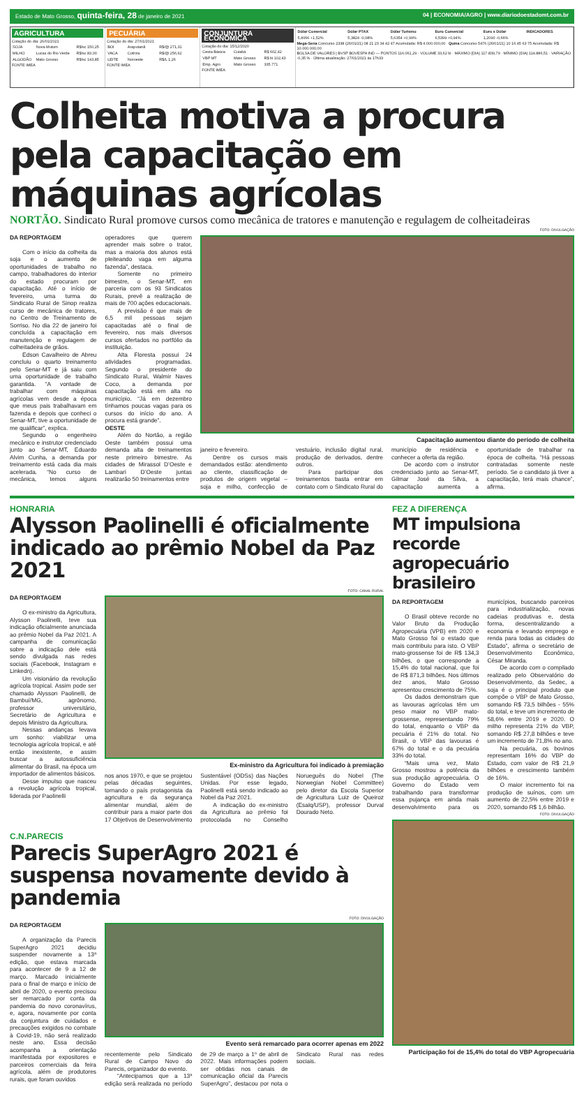Estado de Mato Grosso, quinta-feira, 28 de janeiro de 2021 04 | ECONOMIA/AGRO | www.diariodoestadomt.com.br
AGRICULTURA
Cotação do dia: 26/01/2021
| SOJA | Nova Mutum | R$/sc 150,25 |
| MILHO | Lucas do Rio Verde | R$/sc 83,00 |
| ALGODÃO | Mato Grosso | R$/sc 143,85 |
FONTE IMEA
PECUÁRIA
Cotação do dia: 27/01/2021
| BOI | Araputanã | R$/@ 271,31 |
| VACA | Cotriza | R$/@ 256,62 |
| LEITE | Noroeste | R$/L 1,26 |
FONTE IMEA
CONJUNTURA ECONÔMICA
Cotação do dia: 15/12/2020
| Cesta Básica | Cuiabá | R$ 602,42 |
| VBP MT | Mato Grosso | R$ bi 102,43 |
| Emp. Agro | Mato Grosso | 335.771 |
FONTE IMEA
| Dólar Comercial | Dólar PTAX | Dólar Turismo | Euro Comercial | Euro x Dólar | INDICADORES |
| --- | --- | --- | --- | --- | --- |
| 5,4066 +1,52% | 5,3824 -0,08% | 5,6354 +0,99% | 6,5399 +0,94% | 1,2090 -0,66% | |
Mega-Sena Concurso 2338 (26/01/21) 08 21 23 34 42 47 Acumulada: R$ 4.000.000,00 Quina Concurso 5476 (26/01/21) 10 16 45 63 75 Acumulada: R$ 10.000.000,00
BOLSA DE VALORES | BVSP BOVESPA IND — PONTOS 116.061,29 · VOLUME 33,62 bi · MÁXIMO (DIA) 117.839,79 · MÍNIMO (DIA) 114.886,51 · VARIAÇÃO -0,35 % · Última atualização: 27/01/2021 às 17h33
Colheita motiva a procura pela capacitação em máquinas agrícolas
NORTÃO. Sindicato Rural promove cursos como mecânica de tratores e manutenção e regulagem de colheitadeiras
FOTO: DIVULGAÇÃO
DA REPORTAGEM
Com o início da colheita da soja e o aumento de oportunidades de trabalho no campo, trabalhadores do interior do estado procuram por capacitação. Até o início de fevereiro, uma turma do Sindicato Rural de Sinop realiza curso de mecânica de tratores, no Centro de Treinamento de Sorriso. No dia 22 de janeiro foi concluída a capacitação em manutenção e regulagem de colheitadeira de grãos.
Edson Cavalheiro de Abreu concluiu o quarto treinamento pelo Senar-MT e já saiu com uma oportunidade de trabalho garantida. “A vontade de trabalhar com máquinas agrícolas vem desde a época que meus pais trabalhavam em fazenda e depois que conheci o Senar-MT, tive a oportunidade de me qualificar”, explica.
Segundo o engenheiro mecânico e instrutor credenciado junto ao Senar-MT, Eduardo Alvim Cunha, a demanda por treinamento está cada dia mais acelerada. “No curso de mecânica, temos alguns operadores que querem aprender mais sobre o trator, mas a maioria dos alunos está pleiteando vaga em alguma fazenda”, destaca.
Somente no primeiro bimestre, o Senar-MT, em parceria com os 93 Sindicatos Rurais, prevê a realização de mais de 700 ações educacionais.
A previsão é que mais de 6,5 mil pessoas sejam capacitadas até o final de fevereiro, nos mais diversos cursos ofertados no portfólio da instituição.
Alta Floresta possui 24 atividades programadas. Segundo o presidente do Sindicato Rural, Walmir Naves Coco, a demanda por capacitação está em alta no município. “Já em dezembro tínhamos poucas vagas para os cursos do início do ano. A procura está grande”.
OESTE
Além do Nortão, a região Oeste também possui uma demanda alta de treinamentos neste primeiro bimestre. As cidades de Mirassol D’Oeste e Lambari D’Oeste juntas realizarão 50 treinamentos entre
Capacitação aumentou diante do período de colheita
janeiro e fevereiro.
Dentre os cursos mais demandados estão: atendimento ao cliente, classificação de produtos de origem vegetal – soja e milho, confecção de vestuário, inclusão digital rural, produção de derivados, dentre outros.
Para participar dos treinamentos basta entrar em contato com o Sindicato Rural do município de residência e conhecer a oferta da região.
De acordo com o instrutor credenciado junto ao Senar-MT, Gilmar José da Silva, a capacitação aumenta a oportunidade de trabalhar na época de colheita. “Há pessoas contratadas somente neste período. Se o candidato já tiver a capacitação, terá mais chance”, afirma.
HONRARIA
Alysson Paolinelli é oficialmente indicado ao prêmio Nobel da Paz 2021
FOTO: CANAL RURAL
DA REPORTAGEM
O ex-ministro da Agricultura, Alysson Paolinelli, teve sua indicação oficialmente anunciada ao prêmio Nobel da Paz 2021. A campanha de comunicação sobre a indicação dele está sendo divulgada nas redes sociais (Facebook, Instagram e Linkedn).
Um visionário da revolução agrícola tropical. Assim pode ser chamado Alysson Paolinelli, de Bambuí/MG, agrônomo, professor universitário, Secretário de Agricultura e depois Ministro da Agricultura.
Nessas andanças levava um sonho: viabilizar uma tecnologia agrícola tropical, e até então inexistente, e assim buscar a autossuficiência alimentar do Brasil, na época um importador de alimentos básicos.
Desse impulso que nasceu a revolução agrícola tropical, liderada por Paolinelli
Ex-ministro da Agricultura foi indicado à premiação
nos anos 1970, e que se projetou pelas décadas seguintes, tornando o país protagonista da agricultura e da segurança alimentar mundial, além de contribuir para a maior parte dos 17 Objetivos de Desenvolvimento Sustentável (ODSs) das Nações Unidas. Por esse legado, Paolinelli está sendo indicado ao Nobel da Paz 2021.
A indicação do ex-ministro da Agricultura ao prêmio foi protocolada no Conselho Norueguês do Nobel (The Norwegian Nobel Committee) pelo diretor da Escola Superior de Agricultura Luiz de Queiroz (Esalq/USP), professor Durval Dourado Neto.
C.N.PARECIS
Parecis SuperAgro 2021 é suspensa novamente devido à pandemia
FOTO: DIVULGAÇÃO
DA REPORTAGEM
A organização da Parecis SuperAgro 2021 decidiu suspender novamente a 13ª edição, que estava marcada para acontecer de 9 a 12 de março. Marcado inicialmente para o final de março e início de abril de 2020, o evento precisou ser remarcado por conta da pandemia do novo coronavírus, e, agora, novamente por conta da conjuntura de cuidados e precauções exigidos no combate à Covid-19, não será realizado neste ano. Essa decisão acompanha a orientação manifestada por expositores e parceiros comerciais da feira agrícola, além de produtores rurais, que foram ouvidos
Evento será remarcado para ocorrer apenas em 2022
recentemente pelo Sindicato Rural de Campo Novo do Parecis, organizador do evento.
“Antecipamos que a 13ª edição será realizada no período de 29 de março a 1º de abril de 2022. Mais informações podem ser obtidas nos canais de comunicação oficial da Parecis SuperAgro”, destacou por nota o Sindicato Rural nas redes sociais.
FEZ A DIFERENÇA
MT impulsiona recorde agropecuário brasileiro
DA REPORTAGEM
O Brasil obteve recorde no Valor Bruto da Produção Agropecuária (VPB) em 2020 e Mato Grosso foi o estado que mais contribuiu para isto. O VBP mato-grossense foi de R$ 134,3 bilhões, o que corresponde a 15,4% do total nacional, que foi de R$ 871,3 bilhões. Nos últimos dez anos, Mato Grosso apresentou crescimento de 75%.
Os dados demonstram que as lavouras agrícolas têm um peso maior no VBP mato-grossense, representando 79% do total, enquanto o VBP da pecuária é 21% do total. No Brasil, o VBP das lavouras é 67% do total e o da pecuária 33% do total.
“Mais uma vez, Mato Grosso mostrou a potência da sua produção agropecuária. O Governo do Estado vem trabalhando para transformar essa pujança em ainda mais desenvolvimento para os municípios, buscando parceiros para industrialização, novas cadeias produtivas e, desta forma, descentralizando a economia e levando emprego e renda para todas as cidades do Estado”, afirma o secretário de Desenvolvimento Econômico, César Miranda.
De acordo com o compilado realizado pelo Observatório do Desenvolvimento, da Sedec, a soja é o principal produto que compõe o VBP de Mato Grosso, somando R$ 73,5 bilhões - 55% do total, e teve um incremento de 58,6% entre 2019 e 2020. O milho representa 21% do VBP, somando R$ 27,8 bilhões e teve um incremento de 71,8% no ano.
Na pecuária, os bovinos representam 16% do VBP do Estado, com valor de R$ 21,9 bilhões e crescimento também de 16%.
O maior incremento foi na produção de suínos, com um aumento de 22,5% entre 2019 e 2020, somando R$ 1,6 bilhão.
FOTO: DIVULGAÇÃO
Participação foi de 15,4% do total do VBP Agropecuária